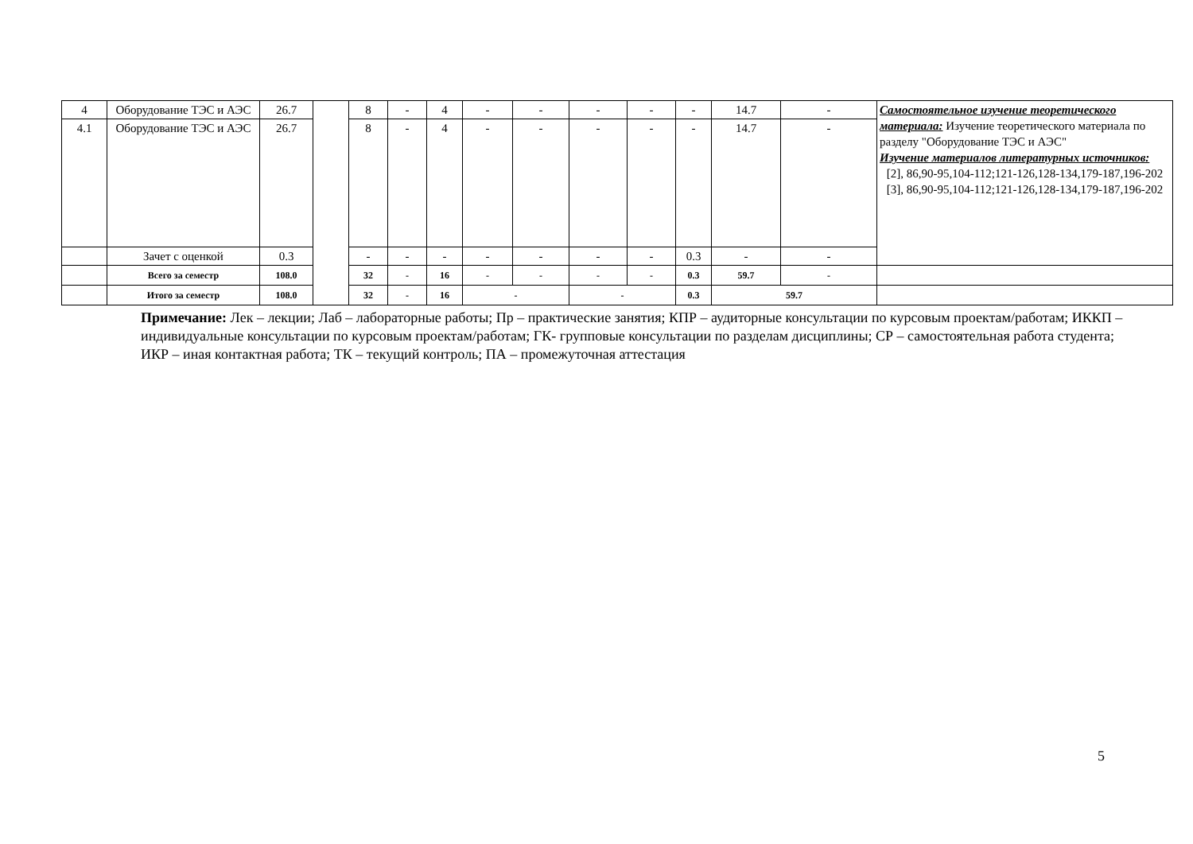| 4 | Оборудование ТЭС и АЭС | 26.7 | | 8 | - | 4 | - | - | - | - | - | 14.7 | - | Самостоятельное изучение теоретического материала: Изучение теоретического материала по разделу "Оборудование ТЭС и АЭС" Изучение материалов литературных источников: [2], 86,90-95,104-112;121-126,128-134,179-187,196-202 [3], 86,90-95,104-112;121-126,128-134,179-187,196-202 |
| 4.1 | Оборудование ТЭС и АЭС | 26.7 | | 8 | - | 4 | - | - | - | - | - | 14.7 | - | |
| | Зачет с оценкой | 0.3 | | - | - | - | - | - | - | - | 0.3 | - | - | |
| | Всего за семестр | 108.0 | | 32 | - | 16 | - | - | - | - | 0.3 | 59.7 | - | |
| | Итого за семестр | 108.0 | | 32 | - | 16 | - | | - | | 0.3 | 59.7 | | |
Примечание: Лек – лекции; Лаб – лабораторные работы; Пр – практические занятия; КПР – аудиторные консультации по курсовым проектам/работам; ИККП – индивидуальные консультации по курсовым проектам/работам; ГК- групповые консультации по разделам дисциплины; СР – самостоятельная работа студента; ИКР – иная контактная работа; ТК – текущий контроль; ПА – промежуточная аттестация
5